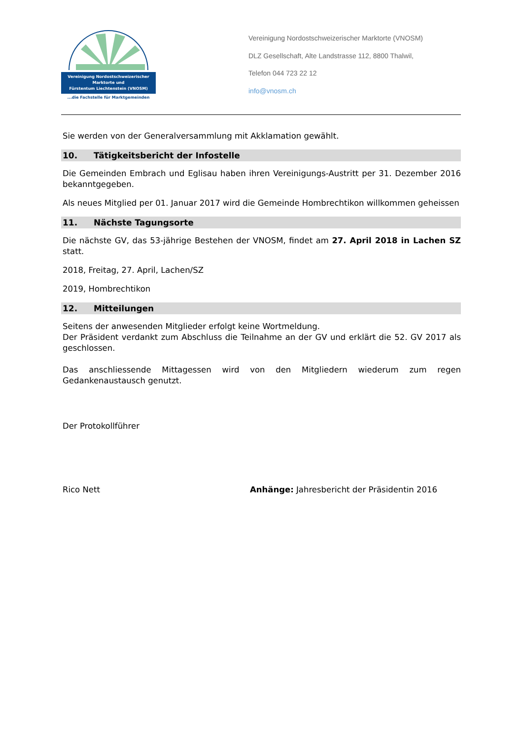Vereinigung Nordostschweizerischer
Marktorte und
Fürstentum Liechtenstein (VNOSM)
...die Fachstelle für Marktgemeinden
Vereinigung Nordostschweizerischer Marktorte (VNOSM)
DLZ Gesellschaft, Alte Landstrasse 112, 8800 Thalwil,
Telefon 044 723 22 12
info@vnosm.ch
Sie werden von der Generalversammlung mit Akklamation gewählt.
10. Tätigkeitsbericht der Infostelle
Die Gemeinden Embrach und Eglisau haben ihren Vereinigungs-Austritt per 31. Dezember 2016 bekanntgegeben.
Als neues Mitglied per 01. Januar 2017 wird die Gemeinde Hombrechtikon willkommen geheissen
11. Nächste Tagungsorte
Die nächste GV, das 53-jährige Bestehen der VNOSM, findet am 27. April 2018 in Lachen SZ statt.
2018, Freitag, 27. April, Lachen/SZ
2019, Hombrechtikon
12. Mitteilungen
Seitens der anwesenden Mitglieder erfolgt keine Wortmeldung.
Der Präsident verdankt zum Abschluss die Teilnahme an der GV und erklärt die 52. GV 2017 als geschlossen.
Das anschliessende Mittagessen wird von den Mitgliedern wiederum zum regen Gedankenaustausch genutzt.
Der Protokollführer
Rico Nett Anhänge: Jahresbericht der Präsidentin 2016